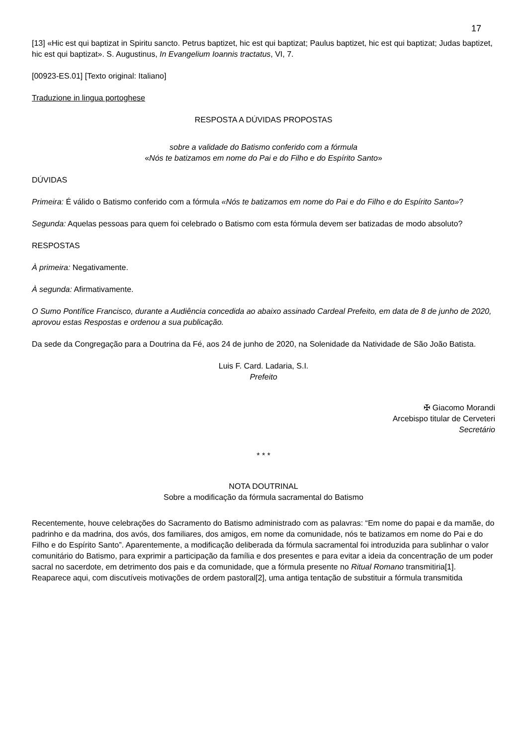17
[13] «Hic est qui baptizat in Spiritu sancto. Petrus baptizet, hic est qui baptizat; Paulus baptizet, hic est qui baptizat; Judas baptizet, hic est qui baptizat». S. Augustinus, In Evangelium Ioannis tractatus, VI, 7.
[00923-ES.01] [Texto original: Italiano]
Traduzione in lingua portoghese
RESPOSTA A DÚVIDAS PROPOSTAS
sobre a validade do Batismo conferido com a fórmula
«Nós te batizamos em nome do Pai e do Filho e do Espírito Santo»
DÚVIDAS
Primeira: É válido o Batismo conferido com a fórmula «Nós te batizamos em nome do Pai e do Filho e do Espírito Santo»?
Segunda: Aquelas pessoas para quem foi celebrado o Batismo com esta fórmula devem ser batizadas de modo absoluto?
RESPOSTAS
À primeira: Negativamente.
À segunda: Afirmativamente.
O Sumo Pontífice Francisco, durante a Audiência concedida ao abaixo assinado Cardeal Prefeito, em data de 8 de junho de 2020, aprovou estas Respostas e ordenou a sua publicação.
Da sede da Congregação para a Doutrina da Fé, aos 24 de junho de 2020, na Solenidade da Natividade de São João Batista.
Luis F. Card. Ladaria, S.I.
Prefeito
✠ Giacomo Morandi
Arcebispo titular de Cerveteri
Secretário
* * *
NOTA DOUTRINAL
Sobre a modificação da fórmula sacramental do Batismo
Recentemente, houve celebrações do Sacramento do Batismo administrado com as palavras: “Em nome do papai e da mamãe, do padrinho e da madrina, dos avós, dos familiares, dos amigos, em nome da comunidade, nós te batizamos em nome do Pai e do Filho e do Espírito Santo”. Aparentemente, a modificação deliberada da fórmula sacramental foi introduzida para sublinhar o valor comunitário do Batismo, para exprimir a participação da família e dos presentes e para evitar a ideia da concentração de um poder sacral no sacerdote, em detrimento dos pais e da comunidade, que a fórmula presente no Ritual Romano transmitiria[1]. Reaparece aqui, com discutíveis motivações de ordem pastoral[2], uma antiga tentação de substituir a fórmula transmitida